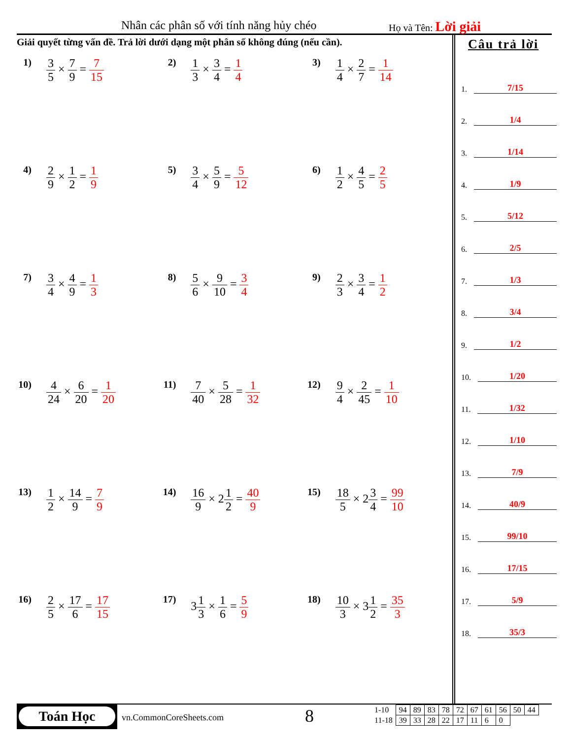Nhân các phân số với tính năng hủy chéo Họ và Tên: Lời giải
Giải quyết từng vấn đề. Trả lời dưới dạng một phân số không đúng (nếu cần).
1)
3 5 × 7 9 = 7 15
2)
1 3 × 3 4 = 1 4
3)
1 4 × 2 7 = 1 14
4)
2 9 × 1 2 = 1 9
5)
3 4 × 5 9 = 5 12
6)
1 2 × 4 5 = 2 5
7)
3 4 × 4 9 = 1 3
8)
5 6 × 9 10 = 3 4
9)
2 3 × 3 4 = 1 2
10)
4 24 × 6 20 = 1 20
11)
7 40 × 5 28 = 1 32
12)
9 4 × 2 45 = 1 10
13)
1 2 × 14 9 = 7 9
14)
16 9 × 21 2 = 40 9
15)
18 5 × 23 4 = 99 10
16)
2 5 × 17 6 = 17 15
17)
31 3 × 1 6 = 5 9
18)
10 3 × 31 2 = 35 3
Câu trả lời
1. 7/15
2. 1/4
3. 1/14
4. 1/9
5. 5/12
6. 2/5
7. 1/3
8. 3/4
9. 1/2
10. 1/20
11. 1/32
12. 1/10
13. 7/9
14. 40/9
15. 99/10
16. 17/15
17. 5/9
18. 35/3
Toán Học
vn.CommonCoreSheets.com 8
| 1-10 | 94 | 89 | 83 | 78 | 72 | 67 | 61 | 56 | 50 | 44 |
| 11-18 | 39 | 33 | 28 | 22 | 17 | 11 | 6 | 0 | | |